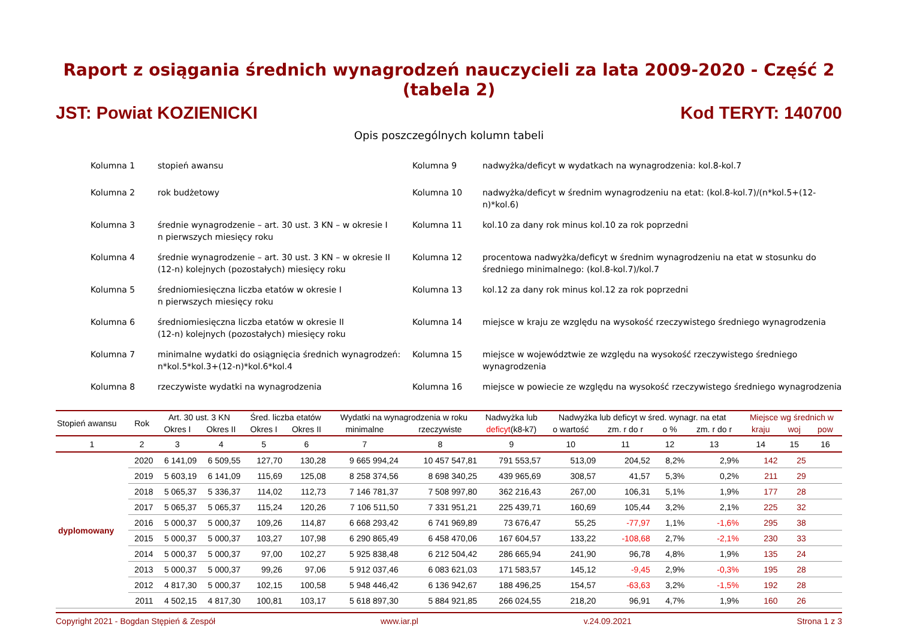Raport z osiągania średnich wynagrodzeń nauczycieli za lata 2009-2020 - Część 2 (tabela 2)
JST: Powiat KOZIENICKI Kod TERYT: 140700
Opis poszczególnych kolumn tabeli
Kolumna 1
stopień awansu
Kolumna 9
nadwyżka/deficyt w wydatkach na wynagrodzenia: kol.8-kol.7
Kolumna 2
rok budżetowy
Kolumna 10
nadwyżka/deficyt w średnim wynagrodzeniu na etat: (kol.8-kol.7)/(n*kol.5+(12-n)*kol.6)
Kolumna 3
średnie wynagrodzenie – art. 30 ust. 3 KN – w okresie I
n pierwszych miesięcy roku
Kolumna 11
kol.10 za dany rok minus kol.10 za rok poprzedni
Kolumna 4
średnie wynagrodzenie – art. 30 ust. 3 KN – w okresie II
(12-n) kolejnych (pozostałych) miesięcy roku
Kolumna 12
procentowa nadwyżka/deficyt w średnim wynagrodzeniu na etat w stosunku do średniego minimalnego: (kol.8-kol.7)/kol.7
Kolumna 5
średniomiesięczna liczba etatów w okresie I
n pierwszych miesięcy roku
Kolumna 13
kol.12 za dany rok minus kol.12 za rok poprzedni
Kolumna 6
średniomiesięczna liczba etatów w okresie II
(12-n) kolejnych (pozostałych) miesięcy roku
Kolumna 14
miejsce w kraju ze względu na wysokość rzeczywistego średniego wynagrodzenia
Kolumna 7
minimalne wydatki do osiągnięcia średnich wynagrodzeń: n*kol.5*kol.3+(12-n)*kol.6*kol.4
Kolumna 15
miejsce w województwie ze względu na wysokość rzeczywistego średniego wynagrodzenia
Kolumna 8
rzeczywiste wydatki na wynagrodzenia
Kolumna 16
miejsce w powiecie ze względu na wysokość rzeczywistego średniego wynagrodzenia
| Stopień awansu | Rok | Art. 30 ust. 3 KN | | Śred. liczba etatów | | Wydatki na wynagrodzenia w roku | | Nadwyżka lub | Nadwyżka lub deficyt w śred. wynagr. na etat | | | | Miejsce wg średnich w | | |
| --- | --- | --- | --- | --- | --- | --- | --- | --- | --- | --- | --- | --- | --- | --- | --- |
| | | Okres I | Okres II | Okres I | Okres II | minimalne | rzeczywiste | deficyt (k8-k7) | o wartość | zm. r do r | o % | zm. r do r | kraju | woj | pow |
| 1 | 2 | 3 | 4 | 5 | 6 | 7 | 8 | 9 | 10 | 11 | 12 | 13 | 14 | 15 | 16 |
| dyplomowany | 2020 | 6 141,09 | 6 509,55 | 127,70 | 130,28 | 9 665 994,24 | 10 457 547,81 | 791 553,57 | 513,09 | 204,52 | 8,2% | 2,9% | 142 | 25 | |
| | 2019 | 5 603,19 | 6 141,09 | 115,69 | 125,08 | 8 258 374,56 | 8 698 340,25 | 439 965,69 | 308,57 | 41,57 | 5,3% | 0,2% | 211 | 29 | |
| | 2018 | 5 065,37 | 5 336,37 | 114,02 | 112,73 | 7 146 781,37 | 7 508 997,80 | 362 216,43 | 267,00 | 106,31 | 5,1% | 1,9% | 177 | 28 | |
| | 2017 | 5 065,37 | 5 065,37 | 115,24 | 120,26 | 7 106 511,50 | 7 331 951,21 | 225 439,71 | 160,69 | 105,44 | 3,2% | 2,1% | 225 | 32 | |
| | 2016 | 5 000,37 | 5 000,37 | 109,26 | 114,87 | 6 668 293,42 | 6 741 969,89 | 73 676,47 | 55,25 | -77,97 | 1,1% | -1,6% | 295 | 38 | |
| | 2015 | 5 000,37 | 5 000,37 | 103,27 | 107,98 | 6 290 865,49 | 6 458 470,06 | 167 604,57 | 133,22 | -108,68 | 2,7% | -2,1% | 230 | 33 | |
| | 2014 | 5 000,37 | 5 000,37 | 97,00 | 102,27 | 5 925 838,48 | 6 212 504,42 | 286 665,94 | 241,90 | 96,78 | 4,8% | 1,9% | 135 | 24 | |
| | 2013 | 5 000,37 | 5 000,37 | 99,26 | 97,06 | 5 912 037,46 | 6 083 621,03 | 171 583,57 | 145,12 | -9,45 | 2,9% | -0,3% | 195 | 28 | |
| | 2012 | 4 817,30 | 5 000,37 | 102,15 | 100,58 | 5 948 446,42 | 6 136 942,67 | 188 496,25 | 154,57 | -63,63 | 3,2% | -1,5% | 192 | 28 | |
| | 2011 | 4 502,15 | 4 817,30 | 100,81 | 103,17 | 5 618 897,30 | 5 884 921,85 | 266 024,55 | 218,20 | 96,91 | 4,7% | 1,9% | 160 | 26 | |
Copyright 2021 - Bogdan Stępień & Zespół www.iar.pl v.24.09.2021 Strona 1 z 3